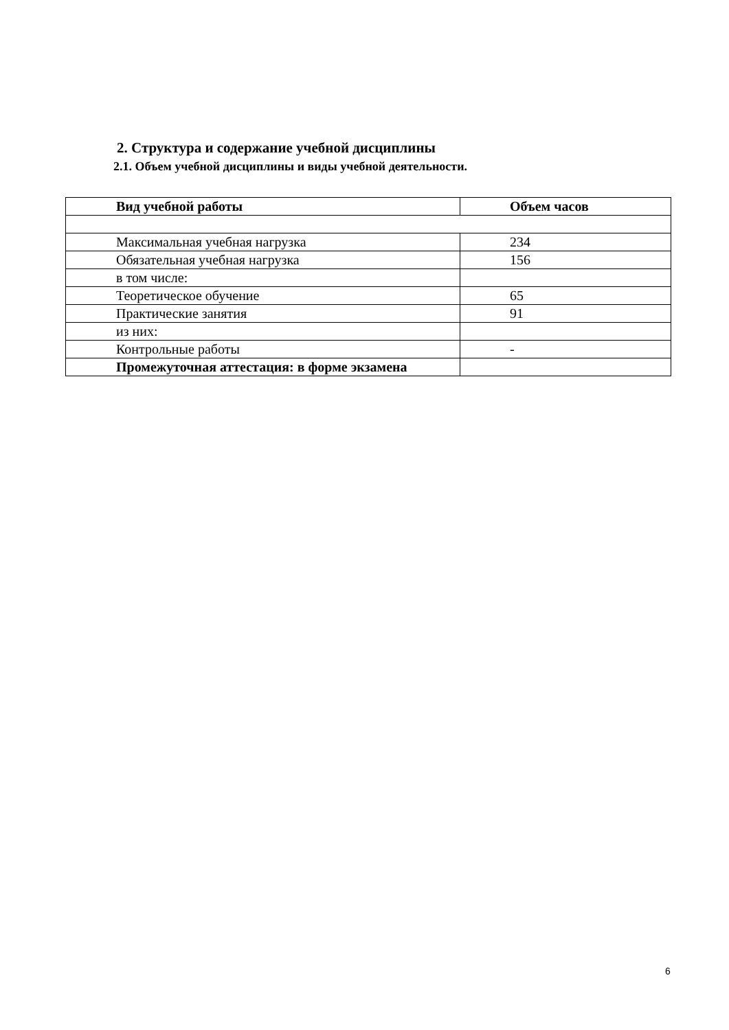2. Структура и содержание учебной дисциплины
2.1. Объем учебной дисциплины и виды учебной деятельности.
| Вид учебной работы | Объем часов |
| --- | --- |
| Максимальная учебная нагрузка | 234 |
| Обязательная учебная нагрузка | 156 |
| в том числе: | |
| Теоретическое обучение | 65 |
| Практические занятия | 91 |
| из них: | |
| Контрольные работы | - |
| Промежуточная аттестация: в форме экзамена | |
6